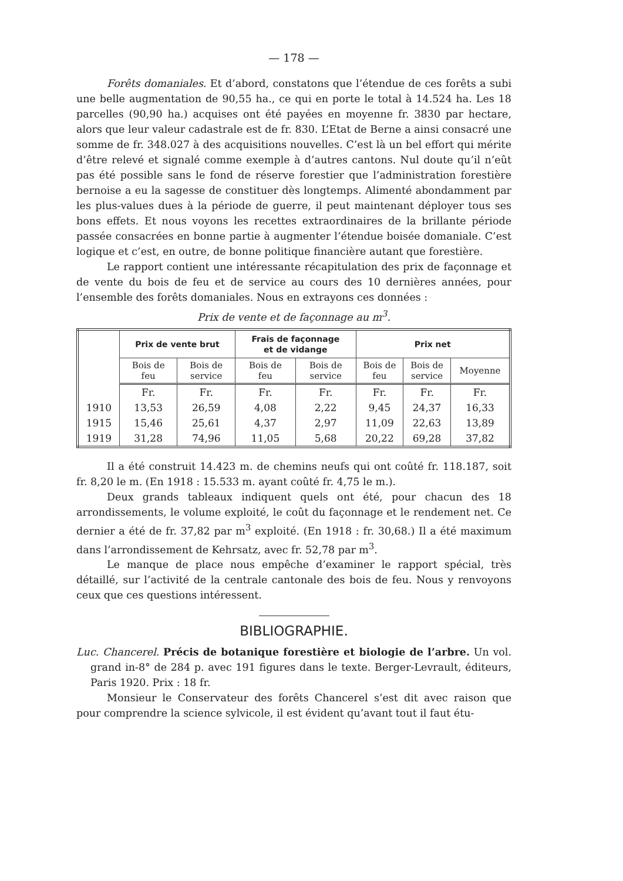— 178 —
Forêts domaniales. Et d’abord, constatons que l’étendue de ces forêts a subi une belle augmentation de 90,55 ha., ce qui en porte le total à 14.524 ha. Les 18 parcelles (90,90 ha.) acquises ont été payées en moyenne fr. 3830 par hectare, alors que leur valeur cadastrale est de fr. 830. L’Etat de Berne a ainsi consacré une somme de fr. 348.027 à des acquisitions nouvelles. C’est là un bel effort qui mérite d’être relevé et signalé comme exemple à d’autres cantons. Nul doute qu’il n’eût pas été possible sans le fond de réserve forestier que l’administration forestière bernoise a eu la sagesse de constituer dès longtemps. Alimenté abondamment par les plus-values dues à la période de guerre, il peut maintenant déployer tous ses bons effets. Et nous voyons les recettes extraordinaires de la brillante période passée consacrées en bonne partie à augmenter l’étendue boisée domaniale. C’est logique et c’est, en outre, de bonne politique financière autant que forestière.
Le rapport contient une intéressante récapitulation des prix de façonnage et de vente du bois de feu et de service au cours des 10 dernières années, pour l’ensemble des forêts domaniales. Nous en extrayons ces données :
Prix de vente et de façonnage au m<sup>3</sup>.
| | Prix de vente brut | | Frais de façonnage et de vidange | | Prix net | | |
| --- | --- | --- | --- | --- | --- | --- | --- |
| | Bois de feu | Bois de service | Bois de feu | Bois de service | Bois de feu | Bois de service | Moyenne |
| | Fr. | Fr. | Fr. | Fr. | Fr. | Fr. | Fr. |
| 1910 | 13,53 | 26,59 | 4,08 | 2,22 | 9,45 | 24,37 | 16,33 |
| 1915 | 15,46 | 25,61 | 4,37 | 2,97 | 11,09 | 22,63 | 13,89 |
| 1919 | 31,28 | 74,96 | 11,05 | 5,68 | 20,22 | 69,28 | 37,82 |
Il a été construit 14.423 m. de chemins neufs qui ont coûté fr. 118.187, soit fr. 8,20 le m. (En 1918 : 15.533 m. ayant coûté fr. 4,75 le m.).
Deux grands tableaux indiquent quels ont été, pour chacun des 18 arrondissements, le volume exploité, le coût du façonnage et le rendement net. Ce dernier a été de fr. 37,82 par m<sup>3</sup> exploité. (En 1918 : fr. 30,68.) Il a été maximum dans l’arrondissement de Kehrsatz, avec fr. 52,78 par m<sup>3</sup>.
Le manque de place nous empêche d’examiner le rapport spécial, très détaillé, sur l’activité de la centrale cantonale des bois de feu. Nous y renvoyons ceux que ces questions intéressent.
BIBLIOGRAPHIE.
Luc. Chancerel. Précis de botanique forestière et biologie de l’arbre. Un vol. grand in-8° de 284 p. avec 191 figures dans le texte. Berger-Levrault, éditeurs, Paris 1920. Prix : 18 fr.
Monsieur le Conservateur des forêts Chancerel s’est dit avec raison que pour comprendre la science sylvicole, il est évident qu’avant tout il faut étu-